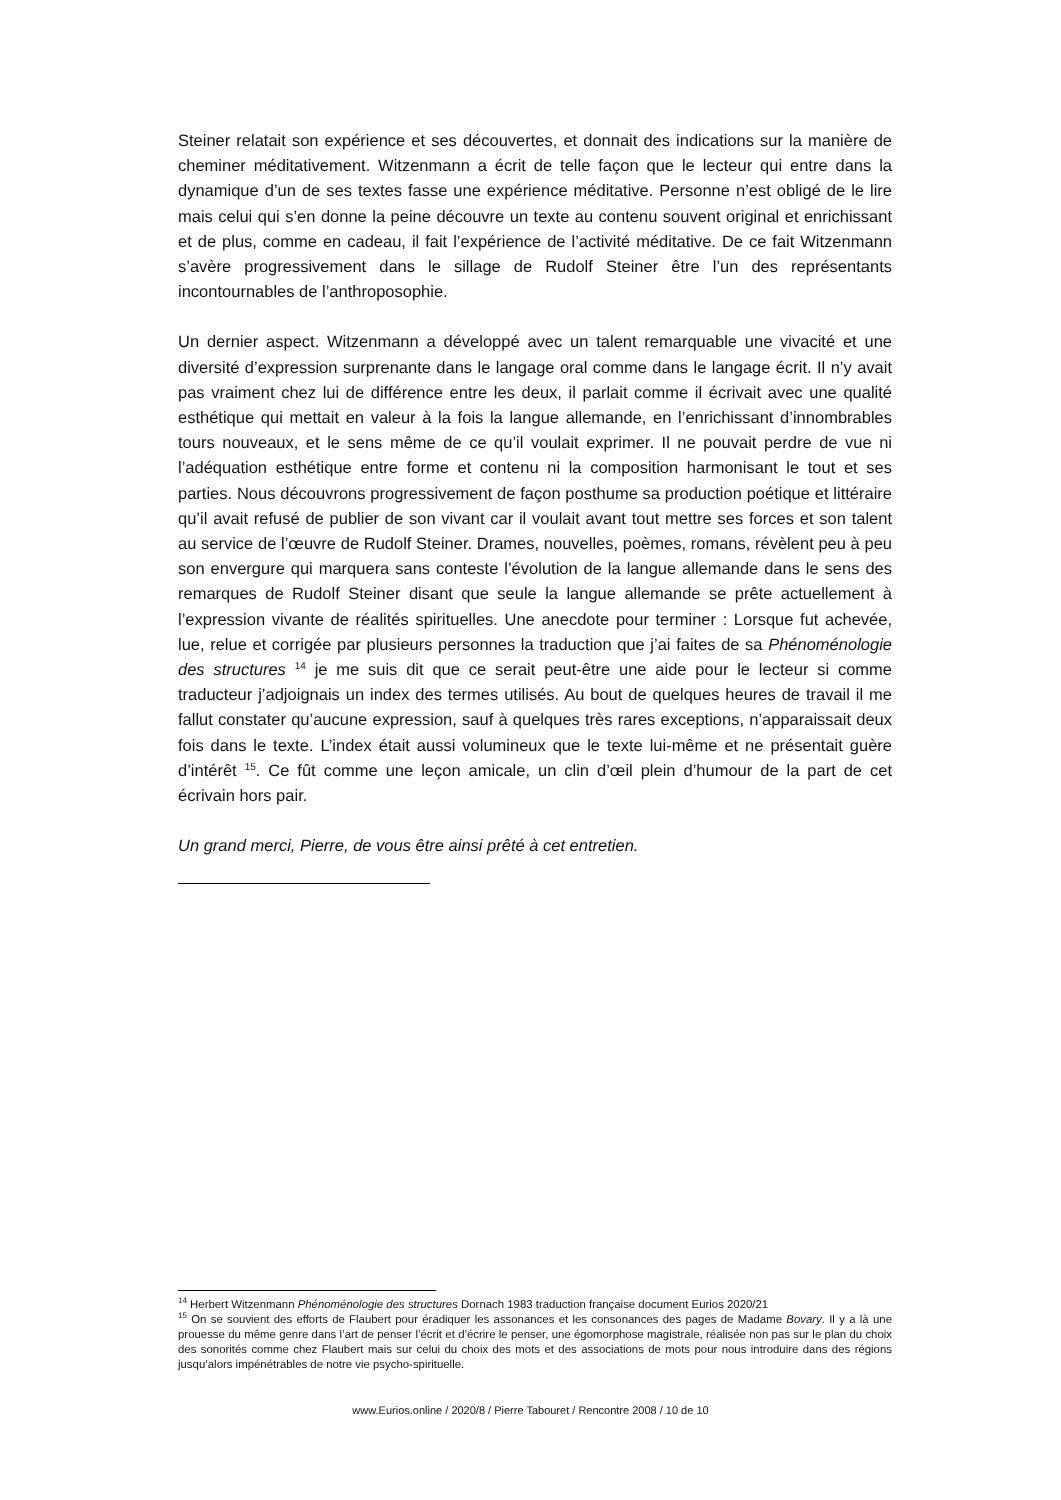Steiner relatait son expérience et ses découvertes, et donnait des indications sur la manière de cheminer méditativement. Witzenmann a écrit de telle façon que le lecteur qui entre dans la dynamique d’un de ses textes fasse une expérience méditative. Personne n’est obligé de le lire mais celui qui s’en donne la peine découvre un texte au contenu souvent original et enrichissant et de plus, comme en cadeau, il fait l’expérience de l’activité méditative. De ce fait Witzenmann s’avère progressivement dans le sillage de Rudolf Steiner être l’un des représentants incontournables de l’anthroposophie.
Un dernier aspect. Witzenmann a développé avec un talent remarquable une vivacité et une diversité d’expression surprenante dans le langage oral comme dans le langage écrit. Il n’y avait pas vraiment chez lui de différence entre les deux, il parlait comme il écrivait avec une qualité esthétique qui mettait en valeur à la fois la langue allemande, en l’enrichissant d’innombrables tours nouveaux, et le sens même de ce qu’il voulait exprimer. Il ne pouvait perdre de vue ni l’adéquation esthétique entre forme et contenu ni la composition harmonisant le tout et ses parties. Nous découvrons progressivement de façon posthume sa production poétique et littéraire qu’il avait refusé de publier de son vivant car il voulait avant tout mettre ses forces et son talent au service de l’œuvre de Rudolf Steiner. Drames, nouvelles, poèmes, romans, révèlent peu à peu son envergure qui marquera sans conteste l’évolution de la langue allemande dans le sens des remarques de Rudolf Steiner disant que seule la langue allemande se prête actuellement à l’expression vivante de réalités spirituelles. Une anecdote pour terminer : Lorsque fut achevée, lue, relue et corrigée par plusieurs personnes la traduction que j’ai faites de sa Phénoménologie des structures <sup>14</sup> je me suis dit que ce serait peut-être une aide pour le lecteur si comme traducteur j’adjoignais un index des termes utilisés. Au bout de quelques heures de travail il me fallut constater qu’aucune expression, sauf à quelques très rares exceptions, n’apparaissait deux fois dans le texte. L’index était aussi volumineux que le texte lui-même et ne présentait guère d’intérêt <sup>15</sup>. Ce fût comme une leçon amicale, un clin d’œil plein d’humour de la part de cet écrivain hors pair.
Un grand merci, Pierre, de vous être ainsi prêté à cet entretien.
<sup>14</sup> Herbert Witzenmann Phénoménologie des structures Dornach 1983 traduction française document Eurios 2020/21
<sup>15</sup> On se souvient des efforts de Flaubert pour éradiquer les assonances et les consonances des pages de Madame Bovary. Il y a là une prouesse du même genre dans l’art de penser l’écrit et d’écrire le penser, une égomorphose magistrale, réalisée non pas sur le plan du choix des sonorités comme chez Flaubert mais sur celui du choix des mots et des associations de mots pour nous introduire dans des régions jusqu’alors impénétrables de notre vie psycho-spirituelle.
www.Eurios.online / 2020/8 / Pierre Tabouret / Rencontre 2008 / 10 de 10